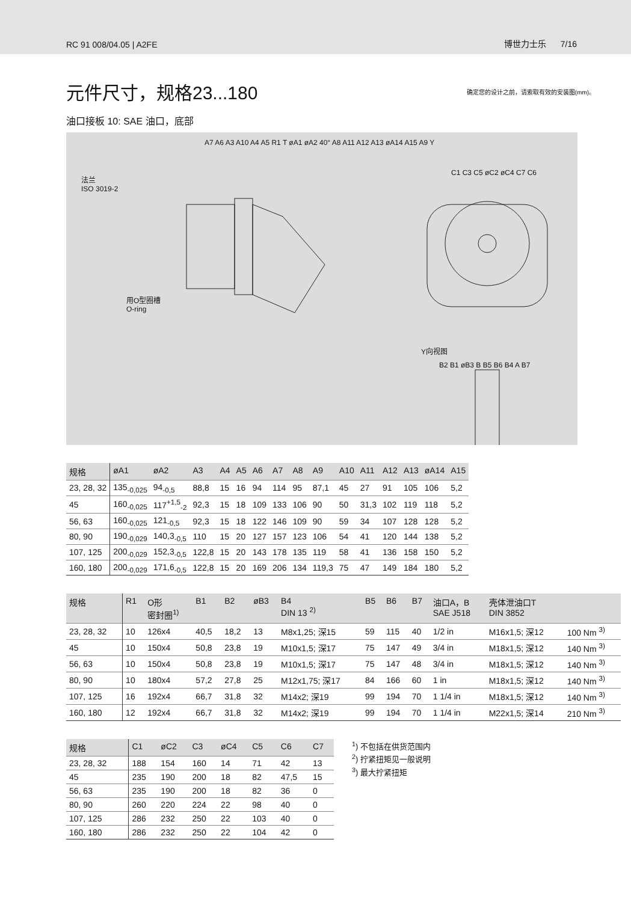RC 91 008/04.05 | A2FE 博世力士乐 7/16
元件尺寸，规格23...180
确定您的设计之前，请索取有效的安装图(mm)。
油口接板 10: SAE 油口，底部
法兰
ISO 3019-2
用O型圈槽
O-ring
A7 A6 A3 A10 A4 A5 R1 T øA1 øA2 40° A8 A11 A12 A13 øA14 A15 A9 Y
C1 C3 C5 øC2 øC4 C7 C6
Y向视图
B2 B1 øB3 B B5 B6 B4 A B7
| 规格 | øA1 | øA2 | A3 | A4 | A5 | A6 | A7 | A8 | A9 | A10 | A11 | A12 | A13 | øA14 | A15 |
| --- | --- | --- | --- | --- | --- | --- | --- | --- | --- | --- | --- | --- | --- | --- | --- |
| 23, 28, 32 | 135<sub>-0,025</sub> | 94<sub>-0,5</sub> | 88,8 | 15 | 16 | 94 | 114 | 95 | 87,1 | 45 | 27 | 91 | 105 | 106 | 5,2 |
| 45 | 160<sub>-0,025</sub> | 117<sup>+1,5</sup><sub>-2</sub> | 92,3 | 15 | 18 | 109 | 133 | 106 | 90 | 50 | 31,3 | 102 | 119 | 118 | 5,2 |
| 56, 63 | 160<sub>-0,025</sub> | 121<sub>-0,5</sub> | 92,3 | 15 | 18 | 122 | 146 | 109 | 90 | 59 | 34 | 107 | 128 | 128 | 5,2 |
| 80, 90 | 190<sub>-0,029</sub> | 140,3<sub>-0,5</sub> | 110 | 15 | 20 | 127 | 157 | 123 | 106 | 54 | 41 | 120 | 144 | 138 | 5,2 |
| 107, 125 | 200<sub>-0,029</sub> | 152,3<sub>-0,5</sub> | 122,8 | 15 | 20 | 143 | 178 | 135 | 119 | 58 | 41 | 136 | 158 | 150 | 5,2 |
| 160, 180 | 200<sub>-0,029</sub> | 171,6<sub>-0,5</sub> | 122,8 | 15 | 20 | 169 | 206 | 134 | 119,3 | 75 | 47 | 149 | 184 | 180 | 5,2 |
| 规格 | R1 | O形 密封圈<sup>1)</sup> | B1 | B2 | øB3 | B4 DIN 13 <sup>2)</sup> | B5 | B6 | B7 | 油口A，B SAE J518 | 壳体泄油口T DIN 3852 | |
| --- | --- | --- | --- | --- | --- | --- | --- | --- | --- | --- | --- | --- |
| 23, 28, 32 | 10 | 126x4 | 40,5 | 18,2 | 13 | M8x1,25; 深15 | 59 | 115 | 40 | 1/2 in | M16x1,5; 深12 | 100 Nm <sup>3)</sup> |
| 45 | 10 | 150x4 | 50,8 | 23,8 | 19 | M10x1,5; 深17 | 75 | 147 | 49 | 3/4 in | M18x1,5; 深12 | 140 Nm <sup>3)</sup> |
| 56, 63 | 10 | 150x4 | 50,8 | 23,8 | 19 | M10x1,5; 深17 | 75 | 147 | 48 | 3/4 in | M18x1,5; 深12 | 140 Nm <sup>3)</sup> |
| 80, 90 | 10 | 180x4 | 57,2 | 27,8 | 25 | M12x1,75; 深17 | 84 | 166 | 60 | 1 in | M18x1,5; 深12 | 140 Nm <sup>3)</sup> |
| 107, 125 | 16 | 192x4 | 66,7 | 31,8 | 32 | M14x2; 深19 | 99 | 194 | 70 | 1 1/4 in | M18x1,5; 深12 | 140 Nm <sup>3)</sup> |
| 160, 180 | 12 | 192x4 | 66,7 | 31,8 | 32 | M14x2; 深19 | 99 | 194 | 70 | 1 1/4 in | M22x1,5; 深14 | 210 Nm <sup>3)</sup> |
| 规格 | C1 | øC2 | C3 | øC4 | C5 | C6 | C7 |
| --- | --- | --- | --- | --- | --- | --- | --- |
| 23, 28, 32 | 188 | 154 | 160 | 14 | 71 | 42 | 13 |
| 45 | 235 | 190 | 200 | 18 | 82 | 47,5 | 15 |
| 56, 63 | 235 | 190 | 200 | 18 | 82 | 36 | 0 |
| 80, 90 | 260 | 220 | 224 | 22 | 98 | 40 | 0 |
| 107, 125 | 286 | 232 | 250 | 22 | 103 | 40 | 0 |
| 160, 180 | 286 | 232 | 250 | 22 | 104 | 42 | 0 |
<sup>1</sup>) 不包括在供货范围内
<sup>2</sup>) 拧紧扭矩见一般说明
<sup>3</sup>) 最大拧紧扭矩